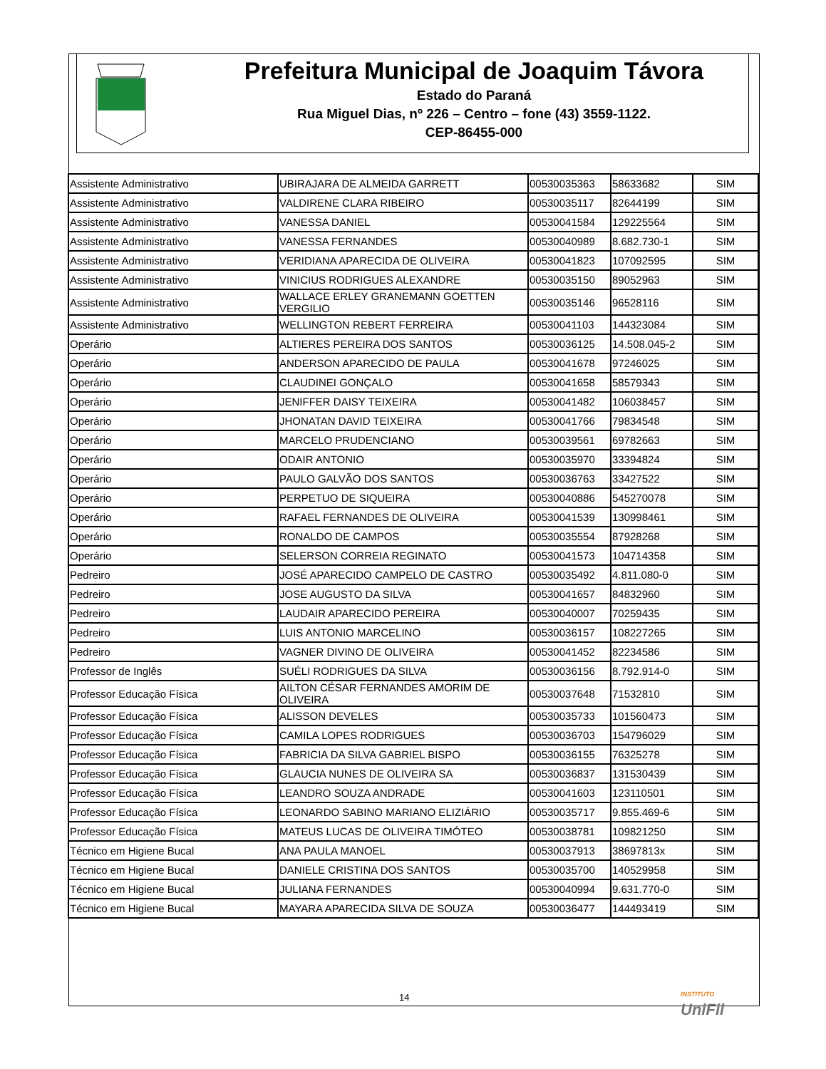Prefeitura Municipal de Joaquim Távora
Estado do Paraná
Rua Miguel Dias, nº 226 – Centro – fone (43) 3559-1122.
CEP-86455-000
| Assistente Administrativo | UBIRAJARA DE ALMEIDA GARRETT | 00530035363 | 58633682 | SIM |
| Assistente Administrativo | VALDIRENE CLARA RIBEIRO | 00530035117 | 82644199 | SIM |
| Assistente Administrativo | VANESSA DANIEL | 00530041584 | 129225564 | SIM |
| Assistente Administrativo | VANESSA FERNANDES | 00530040989 | 8.682.730-1 | SIM |
| Assistente Administrativo | VERIDIANA APARECIDA DE OLIVEIRA | 00530041823 | 107092595 | SIM |
| Assistente Administrativo | VINICIUS RODRIGUES ALEXANDRE | 00530035150 | 89052963 | SIM |
| Assistente Administrativo | WALLACE ERLEY GRANEMANN GOETTEN VERGILIO | 00530035146 | 96528116 | SIM |
| Assistente Administrativo | WELLINGTON REBERT FERREIRA | 00530041103 | 144323084 | SIM |
| Operário | ALTIERES PEREIRA DOS SANTOS | 00530036125 | 14.508.045-2 | SIM |
| Operário | ANDERSON APARECIDO DE PAULA | 00530041678 | 97246025 | SIM |
| Operário | CLAUDINEI GONÇALO | 00530041658 | 58579343 | SIM |
| Operário | JENIFFER DAISY TEIXEIRA | 00530041482 | 106038457 | SIM |
| Operário | JHONATAN DAVID TEIXEIRA | 00530041766 | 79834548 | SIM |
| Operário | MARCELO PRUDENCIANO | 00530039561 | 69782663 | SIM |
| Operário | ODAIR ANTONIO | 00530035970 | 33394824 | SIM |
| Operário | PAULO GALVÃO DOS SANTOS | 00530036763 | 33427522 | SIM |
| Operário | PERPETUO DE SIQUEIRA | 00530040886 | 545270078 | SIM |
| Operário | RAFAEL FERNANDES DE OLIVEIRA | 00530041539 | 130998461 | SIM |
| Operário | RONALDO DE CAMPOS | 00530035554 | 87928268 | SIM |
| Operário | SELERSON CORREIA REGINATO | 00530041573 | 104714358 | SIM |
| Pedreiro | JOSÉ APARECIDO CAMPELO DE CASTRO | 00530035492 | 4.811.080-0 | SIM |
| Pedreiro | JOSE AUGUSTO DA SILVA | 00530041657 | 84832960 | SIM |
| Pedreiro | LAUDAIR APARECIDO PEREIRA | 00530040007 | 70259435 | SIM |
| Pedreiro | LUIS ANTONIO MARCELINO | 00530036157 | 108227265 | SIM |
| Pedreiro | VAGNER DIVINO DE OLIVEIRA | 00530041452 | 82234586 | SIM |
| Professor de Inglês | SUÉLI RODRIGUES DA SILVA | 00530036156 | 8.792.914-0 | SIM |
| Professor Educação Física | AILTON CÉSAR FERNANDES AMORIM DE OLIVEIRA | 00530037648 | 71532810 | SIM |
| Professor Educação Física | ALISSON DEVELES | 00530035733 | 101560473 | SIM |
| Professor Educação Física | CAMILA LOPES RODRIGUES | 00530036703 | 154796029 | SIM |
| Professor Educação Física | FABRICIA DA SILVA GABRIEL BISPO | 00530036155 | 76325278 | SIM |
| Professor Educação Física | GLAUCIA NUNES DE OLIVEIRA SA | 00530036837 | 131530439 | SIM |
| Professor Educação Física | LEANDRO SOUZA ANDRADE | 00530041603 | 123110501 | SIM |
| Professor Educação Física | LEONARDO SABINO MARIANO ELIZIÁRIO | 00530035717 | 9.855.469-6 | SIM |
| Professor Educação Física | MATEUS LUCAS DE OLIVEIRA TIMÓTEO | 00530038781 | 109821250 | SIM |
| Técnico em Higiene Bucal | ANA PAULA MANOEL | 00530037913 | 38697813x | SIM |
| Técnico em Higiene Bucal | DANIELE CRISTINA DOS SANTOS | 00530035700 | 140529958 | SIM |
| Técnico em Higiene Bucal | JULIANA FERNANDES | 00530040994 | 9.631.770-0 | SIM |
| Técnico em Higiene Bucal | MAYARA APARECIDA SILVA DE SOUZA | 00530036477 | 144493419 | SIM |
14
INSTITUTO
UniFil